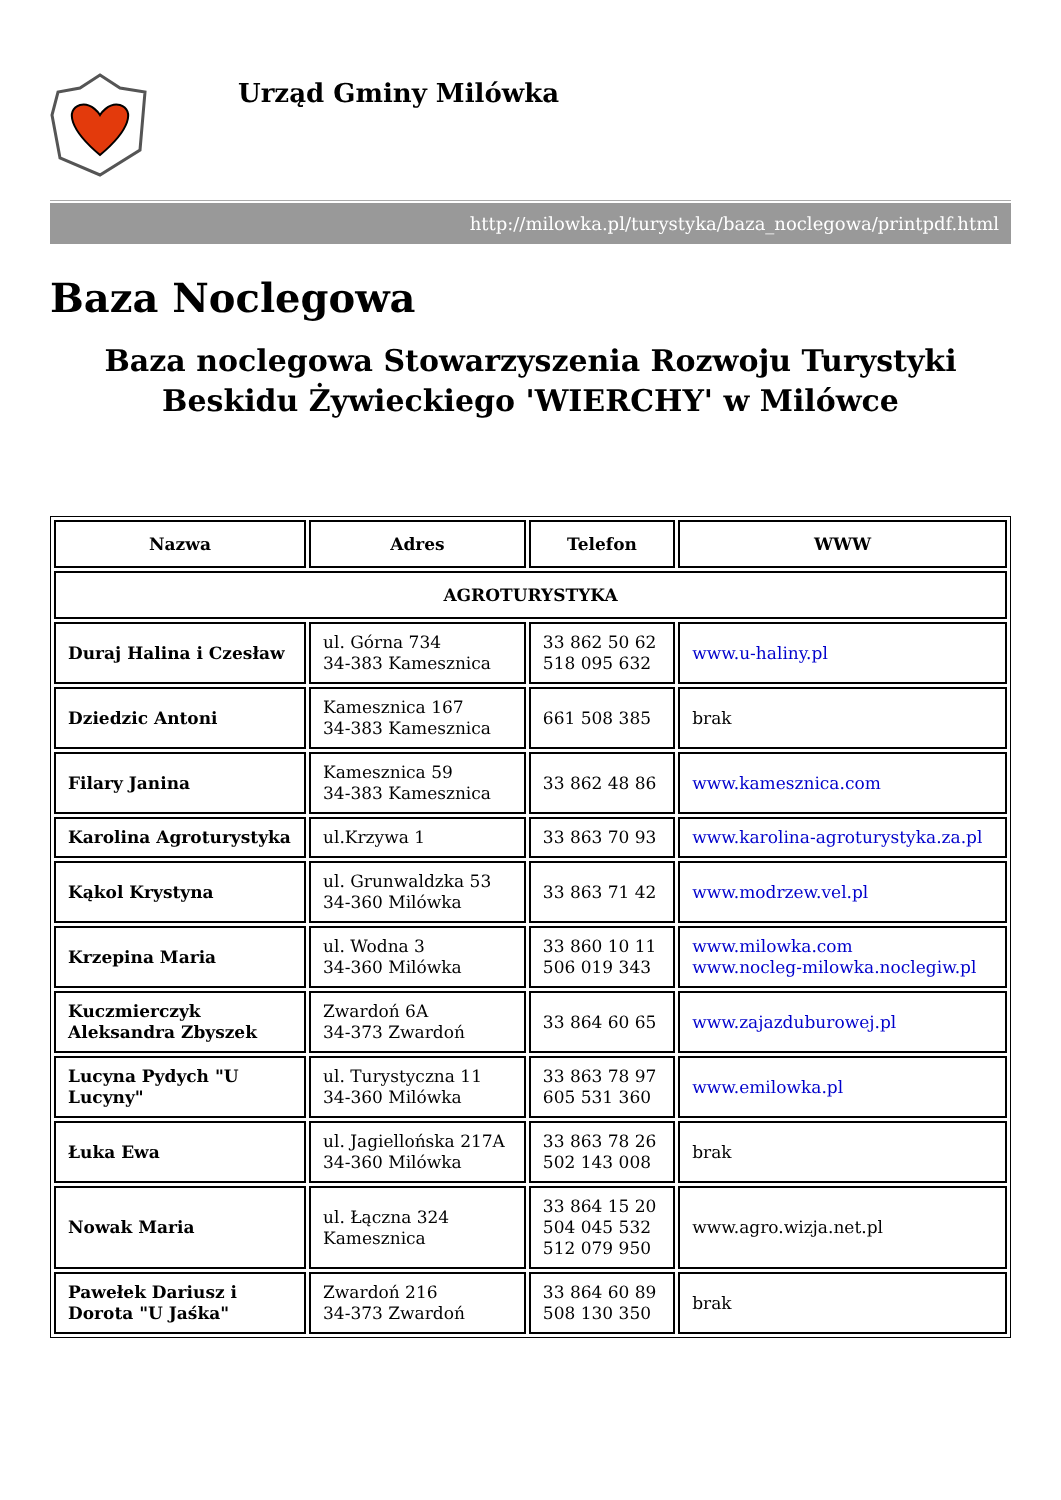Urząd Gminy Milówka
http://milowka.pl/turystyka/baza_noclegowa/printpdf.html
Baza Noclegowa
Baza noclegowa Stowarzyszenia Rozwoju Turystyki Beskidu Żywieckiego 'WIERCHY' w Milówce
| Nazwa | Adres | Telefon | WWW |
| --- | --- | --- | --- |
| AGROTURYSTYKA | | | |
| Duraj Halina i Czesław | ul. Górna 734 34-383 Kamesznica | 33 862 50 62 518 095 632 | www.u-haliny.pl |
| Dziedzic Antoni | Kamesznica 167 34-383 Kamesznica | 661 508 385 | brak |
| Filary Janina | Kamesznica 59 34-383 Kamesznica | 33 862 48 86 | www.kamesznica.com |
| Karolina Agroturystyka | ul.Krzywa 1 | 33 863 70 93 | www.karolina-agroturystyka.za.pl |
| Kąkol Krystyna | ul. Grunwaldzka 53 34-360 Milówka | 33 863 71 42 | www.modrzew.vel.pl |
| Krzepina Maria | ul. Wodna 3 34-360 Milówka | 33 860 10 11 506 019 343 | www.milowka.com www.nocleg-milowka.noclegiw.pl |
| Kuczmierczyk Aleksandra Zbyszek | Zwardoń 6A 34-373 Zwardoń | 33 864 60 65 | www.zajazduburowej.pl |
| Lucyna Pydych "U Lucyny" | ul. Turystyczna 11 34-360 Milówka | 33 863 78 97 605 531 360 | www.emilowka.pl |
| Łuka Ewa | ul. Jagiellońska 217A 34-360 Milówka | 33 863 78 26 502 143 008 | brak |
| Nowak Maria | ul. Łączna 324 Kamesznica | 33 864 15 20 504 045 532 512 079 950 | www.agro.wizja.net.pl |
| Pawełek Dariusz i Dorota "U Jaśka" | Zwardoń 216 34-373 Zwardoń | 33 864 60 89 508 130 350 | brak |